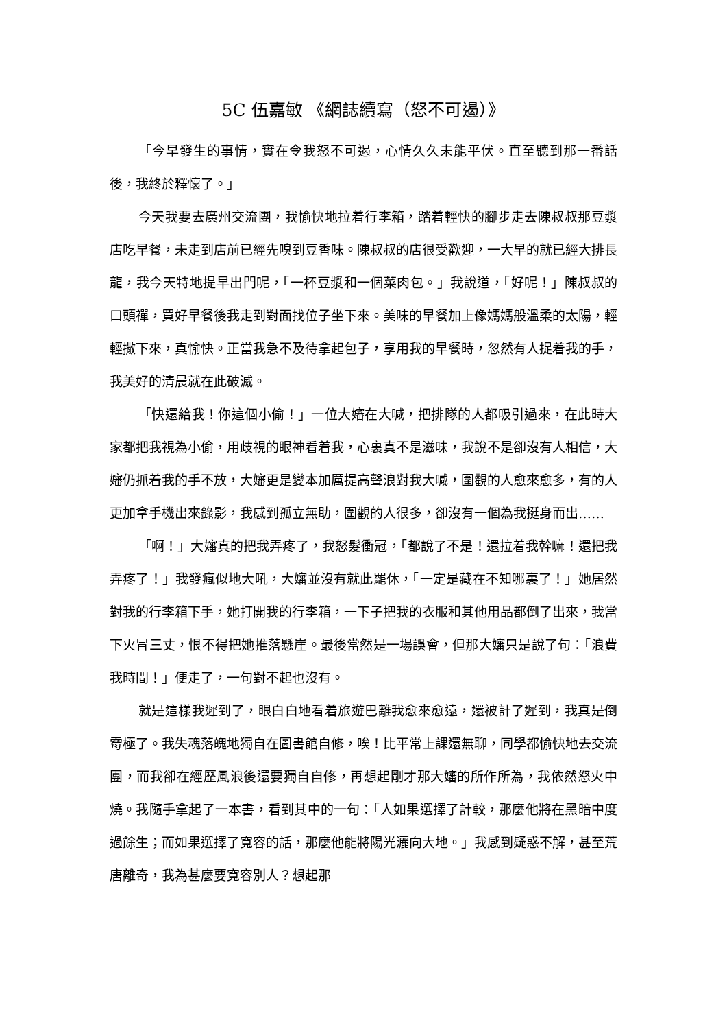5C 伍嘉敏 《網誌續寫（怒不可遏）》
「今早發生的事情，實在令我怒不可遏，心情久久未能平伏。直至聽到那一番話後，我終於釋懷了。」
今天我要去廣州交流團，我愉快地拉着行李箱，踏着輕快的腳步走去陳叔叔那豆漿店吃早餐，未走到店前已經先嗅到豆香味。陳叔叔的店很受歡迎，一大早的就已經大排長龍，我今天特地提早出門呢，「一杯豆漿和一個菜肉包。」我說道，「好呢！」陳叔叔的口頭禪，買好早餐後我走到對面找位子坐下來。美味的早餐加上像媽媽般溫柔的太陽，輕輕撒下來，真愉快。正當我急不及待拿起包子，享用我的早餐時，忽然有人捉着我的手，我美好的清晨就在此破滅。
「快還給我！你這個小偷！」一位大嬸在大喊，把排隊的人都吸引過來，在此時大家都把我視為小偷，用歧視的眼神看着我，心裏真不是滋味，我說不是卻沒有人相信，大嬸仍抓着我的手不放，大嬸更是變本加厲提高聲浪對我大喊，圍觀的人愈來愈多，有的人更加拿手機出來錄影，我感到孤立無助，圍觀的人很多，卻沒有一個為我挺身而出……
「啊！」大嬸真的把我弄疼了，我怒髮衝冠，「都說了不是！還拉着我幹嘛！還把我弄疼了！」我發瘋似地大吼，大嬸並沒有就此罷休，「一定是藏在不知哪裏了！」她居然對我的行李箱下手，她打開我的行李箱，一下子把我的衣服和其他用品都倒了出來，我當下火冒三丈，恨不得把她推落懸崖。最後當然是一場誤會，但那大嬸只是說了句：「浪費我時間！」便走了，一句對不起也沒有。
就是這樣我遲到了，眼白白地看着旅遊巴離我愈來愈遠，還被計了遲到，我真是倒霉極了。我失魂落魄地獨自在圖書館自修，唉！比平常上課還無聊，同學都愉快地去交流團，而我卻在經歷風浪後還要獨自自修，再想起剛才那大嬸的所作所為，我依然怒火中燒。我隨手拿起了一本書，看到其中的一句：「人如果選擇了計較，那麼他將在黑暗中度過餘生；而如果選擇了寬容的話，那麼他能將陽光灑向大地。」我感到疑惑不解，甚至荒唐離奇，我為甚麼要寬容別人？想起那